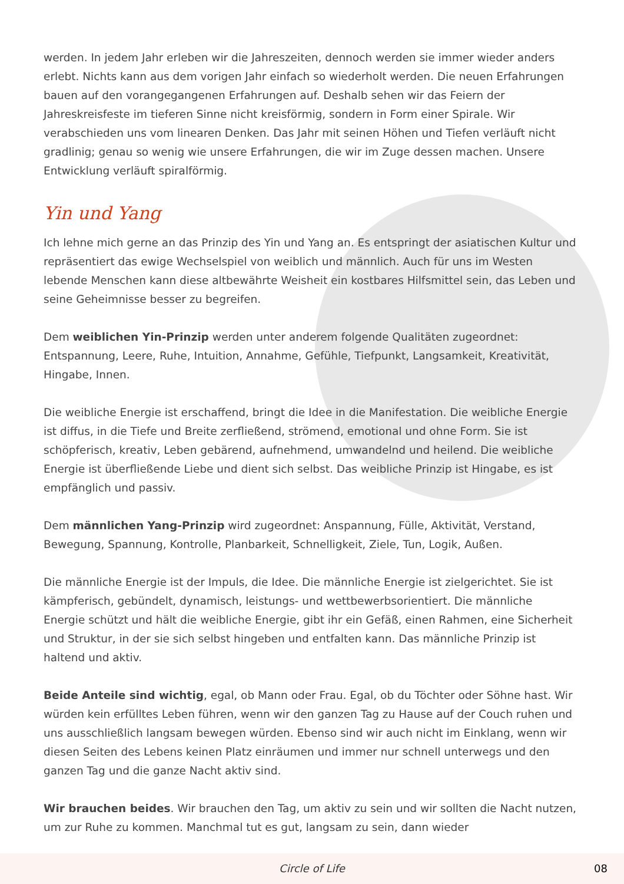werden. In jedem Jahr erleben wir die Jahreszeiten, dennoch werden sie immer wieder anders erlebt. Nichts kann aus dem vorigen Jahr einfach so wiederholt werden. Die neuen Erfahrungen bauen auf den vorangegangenen Erfahrungen auf. Deshalb sehen wir das Feiern der Jahreskreisfeste im tieferen Sinne nicht kreisförmig, sondern in Form einer Spirale. Wir verabschieden uns vom linearen Denken. Das Jahr mit seinen Höhen und Tiefen verläuft nicht gradlinig; genau so wenig wie unsere Erfahrungen, die wir im Zuge dessen machen. Unsere Entwicklung verläuft spiralförmig.
Yin und Yang
Ich lehne mich gerne an das Prinzip des Yin und Yang an. Es entspringt der asiatischen Kultur und repräsentiert das ewige Wechselspiel von weiblich und männlich. Auch für uns im Westen lebende Menschen kann diese altbewährte Weisheit ein kostbares Hilfsmittel sein, das Leben und seine Geheimnisse besser zu begreifen.
Dem weiblichen Yin-Prinzip werden unter anderem folgende Qualitäten zugeordnet: Entspannung, Leere, Ruhe, Intuition, Annahme, Gefühle, Tiefpunkt, Langsamkeit, Kreativität, Hingabe, Innen.
Die weibliche Energie ist erschaffend, bringt die Idee in die Manifestation. Die weibliche Energie ist diffus, in die Tiefe und Breite zerfließend, strömend, emotional und ohne Form. Sie ist schöpferisch, kreativ, Leben gebärend, aufnehmend, umwandelnd und heilend. Die weibliche Energie ist überfließende Liebe und dient sich selbst. Das weibliche Prinzip ist Hingabe, es ist empfänglich und passiv.
Dem männlichen Yang-Prinzip wird zugeordnet: Anspannung, Fülle, Aktivität, Verstand, Bewegung, Spannung, Kontrolle, Planbarkeit, Schnelligkeit, Ziele, Tun, Logik, Außen.
Die männliche Energie ist der Impuls, die Idee. Die männliche Energie ist zielgerichtet. Sie ist kämpferisch, gebündelt, dynamisch, leistungs- und wettbewerbsorientiert. Die männliche Energie schützt und hält die weibliche Energie, gibt ihr ein Gefäß, einen Rahmen, eine Sicherheit und Struktur, in der sie sich selbst hingeben und entfalten kann. Das männliche Prinzip ist haltend und aktiv.
Beide Anteile sind wichtig, egal, ob Mann oder Frau. Egal, ob du Töchter oder Söhne hast. Wir würden kein erfülltes Leben führen, wenn wir den ganzen Tag zu Hause auf der Couch ruhen und uns ausschließlich langsam bewegen würden. Ebenso sind wir auch nicht im Einklang, wenn wir diesen Seiten des Lebens keinen Platz einräumen und immer nur schnell unterwegs und den ganzen Tag und die ganze Nacht aktiv sind.
Wir brauchen beides. Wir brauchen den Tag, um aktiv zu sein und wir sollten die Nacht nutzen, um zur Ruhe zu kommen. Manchmal tut es gut, langsam zu sein, dann wieder
Circle of Life 08